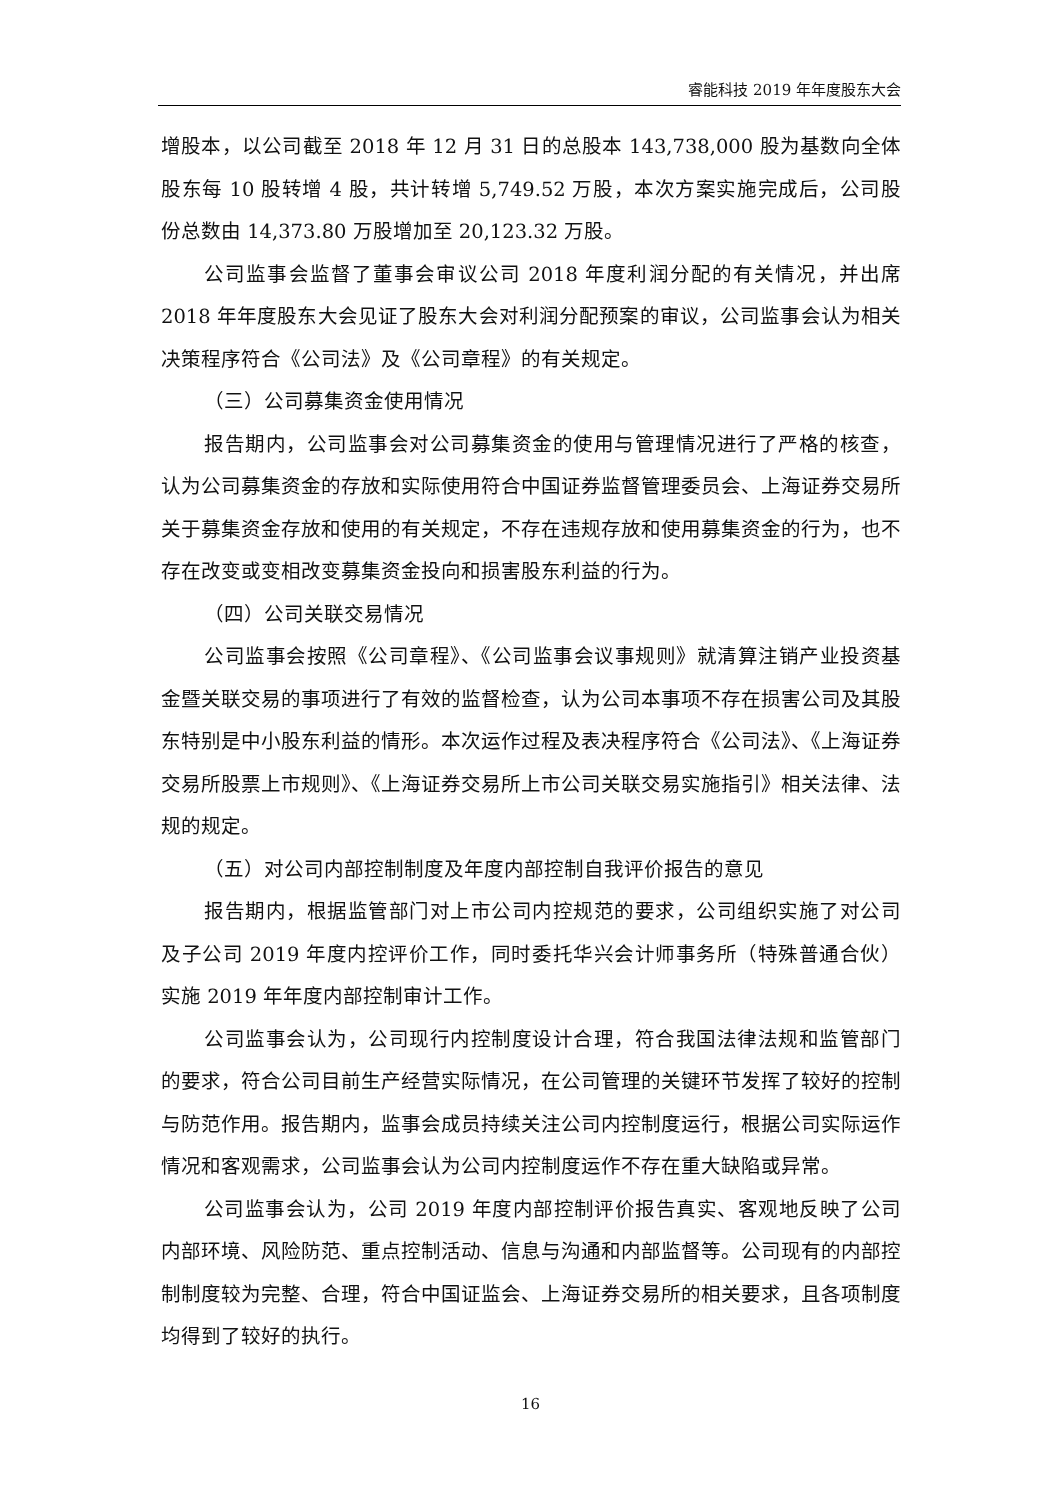睿能科技 2019 年年度股东大会
增股本，以公司截至 2018 年 12 月 31 日的总股本 143,738,000 股为基数向全体股东每 10 股转增 4 股，共计转增 5,749.52 万股，本次方案实施完成后，公司股份总数由 14,373.80 万股增加至 20,123.32 万股。
公司监事会监督了董事会审议公司 2018 年度利润分配的有关情况，并出席 2018 年年度股东大会见证了股东大会对利润分配预案的审议，公司监事会认为相关决策程序符合《公司法》及《公司章程》的有关规定。
（三）公司募集资金使用情况
报告期内，公司监事会对公司募集资金的使用与管理情况进行了严格的核查，认为公司募集资金的存放和实际使用符合中国证券监督管理委员会、上海证券交易所关于募集资金存放和使用的有关规定，不存在违规存放和使用募集资金的行为，也不存在改变或变相改变募集资金投向和损害股东利益的行为。
（四）公司关联交易情况
公司监事会按照《公司章程》、《公司监事会议事规则》就清算注销产业投资基金暨关联交易的事项进行了有效的监督检查，认为公司本事项不存在损害公司及其股东特别是中小股东利益的情形。本次运作过程及表决程序符合《公司法》、《上海证券交易所股票上市规则》、《上海证券交易所上市公司关联交易实施指引》相关法律、法规的规定。
（五）对公司内部控制制度及年度内部控制自我评价报告的意见
报告期内，根据监管部门对上市公司内控规范的要求，公司组织实施了对公司及子公司 2019 年度内控评价工作，同时委托华兴会计师事务所（特殊普通合伙）实施 2019 年年度内部控制审计工作。
公司监事会认为，公司现行内控制度设计合理，符合我国法律法规和监管部门的要求，符合公司目前生产经营实际情况，在公司管理的关键环节发挥了较好的控制与防范作用。报告期内，监事会成员持续关注公司内控制度运行，根据公司实际运作情况和客观需求，公司监事会认为公司内控制度运作不存在重大缺陷或异常。
公司监事会认为，公司 2019 年度内部控制评价报告真实、客观地反映了公司内部环境、风险防范、重点控制活动、信息与沟通和内部监督等。公司现有的内部控制制度较为完整、合理，符合中国证监会、上海证券交易所的相关要求，且各项制度均得到了较好的执行。
16